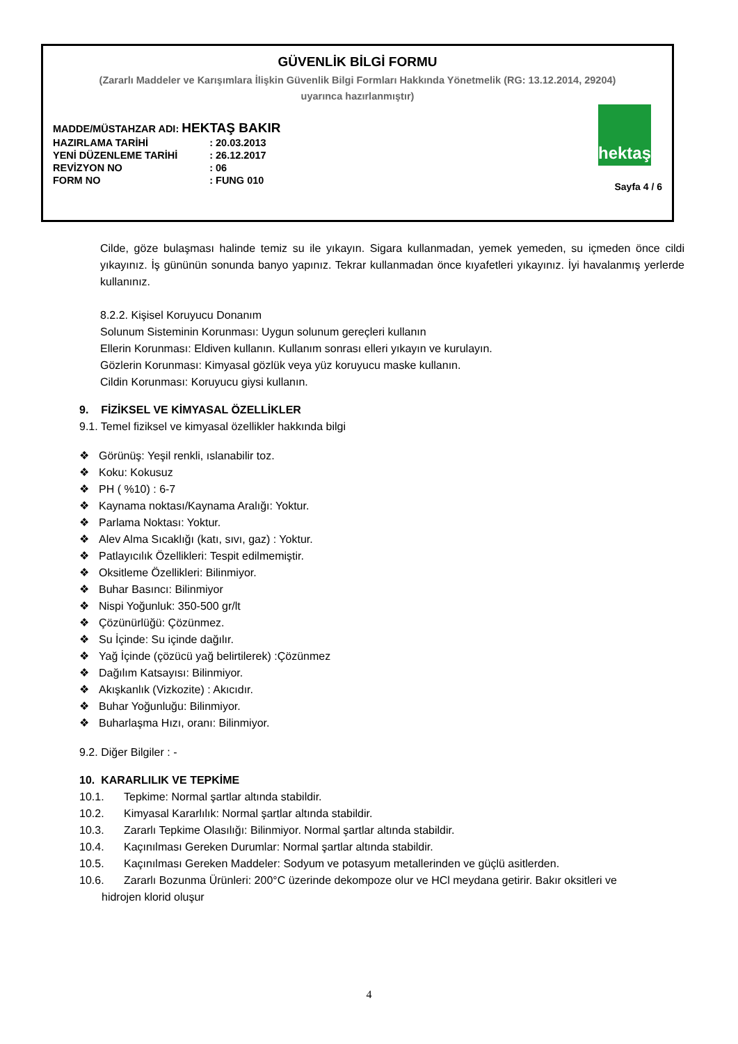GÜVENLİK BİLGİ FORMU
(Zararlı Maddeler ve Karışımlara İlişkin Güvenlik Bilgi Formları Hakkında Yönetmelik (RG: 13.12.2014, 29204)
uyarınca hazırlanmıştır)
| MADDE/MÜSTAHZAR ADI: HEKTAŞ BAKIR | |
| HAZIRLAMA TARİHİ | : 20.03.2013 |
| YENİ DÜZENLEME TARİHİ | : 26.12.2017 |
| REVİZYON NO | : 06 |
| FORM NO | : FUNG 010 |
hektaş
Sayfa 4 / 6
Cilde, göze bulaşması halinde temiz su ile yıkayın. Sigara kullanmadan, yemek yemeden, su içmeden önce cildi yıkayınız. İş gününün sonunda banyo yapınız. Tekrar kullanmadan önce kıyafetleri yıkayınız. İyi havalanmış yerlerde kullanınız.
8.2.2. Kişisel Koruyucu Donanım
Solunum Sisteminin Korunması: Uygun solunum gereçleri kullanın
Ellerin Korunması: Eldiven kullanın. Kullanım sonrası elleri yıkayın ve kurulayın.
Gözlerin Korunması: Kimyasal gözlük veya yüz koruyucu maske kullanın.
Cildin Korunması: Koruyucu giysi kullanın.
9. FİZİKSEL VE KİMYASAL ÖZELLİKLER
9.1. Temel fiziksel ve kimyasal özellikler hakkında bilgi
Görünüş: Yeşil renkli, ıslanabilir toz.
Koku: Kokusuz
PH ( %10) : 6-7
Kaynama noktası/Kaynama Aralığı: Yoktur.
Parlama Noktası: Yoktur.
Alev Alma Sıcaklığı (katı, sıvı, gaz) : Yoktur.
Patlayıcılık Özellikleri: Tespit edilmemiştir.
Oksitleme Özellikleri: Bilinmiyor.
Buhar Basıncı: Bilinmiyor
Nispi Yoğunluk: 350-500 gr/lt
Çözünürlüğü: Çözünmez.
Su İçinde: Su içinde dağılır.
Yağ İçinde (çözücü yağ belirtilerek) :Çözünmez
Dağılım Katsayısı: Bilinmiyor.
Akışkanlık (Vizkozite) : Akıcıdır.
Buhar Yoğunluğu: Bilinmiyor.
Buharlaşma Hızı, oranı: Bilinmiyor.
9.2. Diğer Bilgiler : -
10. KARARLILIK VE TEPKİME
10.1. Tepkime: Normal şartlar altında stabildir.
10.2. Kimyasal Kararlılık: Normal şartlar altında stabildir.
10.3. Zararlı Tepkime Olasılığı: Bilinmiyor. Normal şartlar altında stabildir.
10.4. Kaçınılması Gereken Durumlar: Normal şartlar altında stabildir.
10.5. Kaçınılması Gereken Maddeler: Sodyum ve potasyum metallerinden ve güçlü asitlerden.
10.6. Zararlı Bozunma Ürünleri: 200°C üzerinde dekompoze olur ve HCl meydana getirir. Bakır oksitleri ve
hidrojen klorid oluşur
4